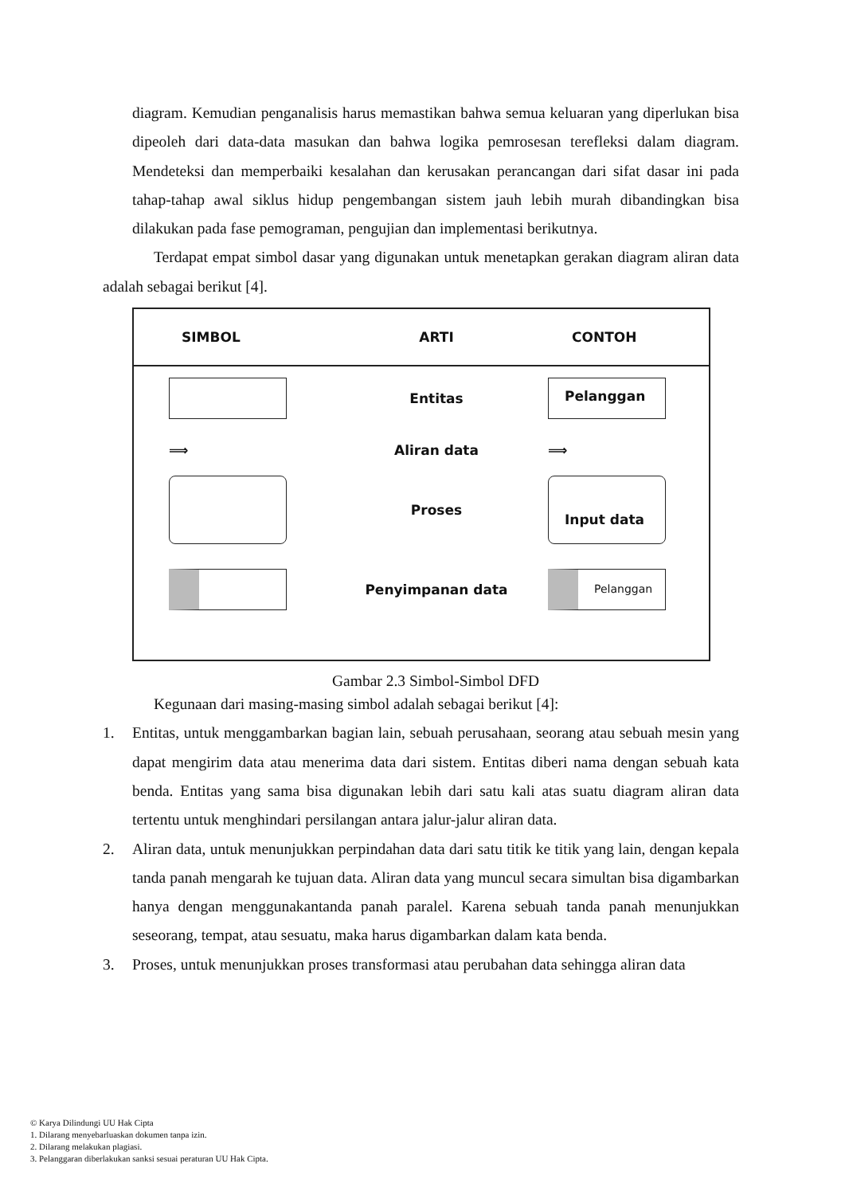diagram. Kemudian penganalisis harus memastikan bahwa semua keluaran yang diperlukan bisa dipeoleh dari data-data masukan dan bahwa logika pemrosesan terefleksi dalam diagram. Mendeteksi dan memperbaiki kesalahan dan kerusakan perancangan dari sifat dasar ini pada tahap-tahap awal siklus hidup pengembangan sistem jauh lebih murah dibandingkan bisa dilakukan pada fase pemograman, pengujian dan implementasi berikutnya.
Terdapat empat simbol dasar yang digunakan untuk menetapkan gerakan diagram aliran data adalah sebagai berikut [4].
SIMBOL ARTI CONTOH
Entitas
Pelanggan
⟹ Aliran data ⟹
Proses
Input data
Penyimpanan data
Pelanggan
Gambar 2.3 Simbol-Simbol DFD
Kegunaan dari masing-masing simbol adalah sebagai berikut [4]:
1. Entitas, untuk menggambarkan bagian lain, sebuah perusahaan, seorang atau sebuah mesin yang dapat mengirim data atau menerima data dari sistem. Entitas diberi nama dengan sebuah kata benda. Entitas yang sama bisa digunakan lebih dari satu kali atas suatu diagram aliran data tertentu untuk menghindari persilangan antara jalur-jalur aliran data.
2. Aliran data, untuk menunjukkan perpindahan data dari satu titik ke titik yang lain, dengan kepala tanda panah mengarah ke tujuan data. Aliran data yang muncul secara simultan bisa digambarkan hanya dengan menggunakantanda panah paralel. Karena sebuah tanda panah menunjukkan seseorang, tempat, atau sesuatu, maka harus digambarkan dalam kata benda.
3. Proses, untuk menunjukkan proses transformasi atau perubahan data sehingga aliran data
© Karya Dilindungi UU Hak Cipta
1. Dilarang menyebarluaskan dokumen tanpa izin.
2. Dilarang melakukan plagiasi.
3. Pelanggaran diberlakukan sanksi sesuai peraturan UU Hak Cipta.